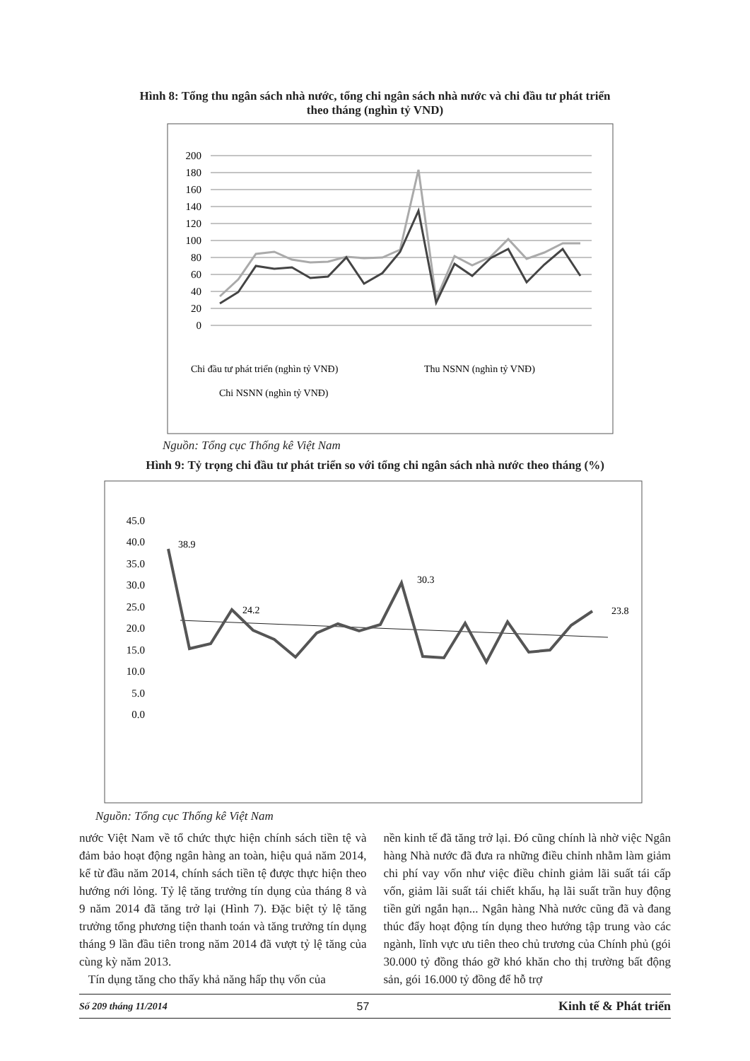Hình 8: Tổng thu ngân sách nhà nước, tổng chi ngân sách nhà nước và chi đầu tư phát triển
theo tháng (nghìn tỷ VND)
200
180
160
140
120
100
80
60
40
20
0
Chi đầu tư phát triển (nghìn tỷ VNĐ)
Thu NSNN (nghìn tỷ VNĐ)
Chi NSNN (nghìn tỷ VNĐ)
Nguồn: Tổng cục Thống kê Việt Nam
Hình 9: Tỷ trọng chi đầu tư phát triển so với tổng chi ngân sách nhà nước theo tháng (%)
45.0
40.0
35.0
30.0
25.0
20.0
15.0
10.0
5.0
0.0
38.9
30.3
24.2
23.8
Nguồn: Tổng cục Thống kê Việt Nam
nước Việt Nam về tổ chức thực hiện chính sách tiền tệ và đảm bảo hoạt động ngân hàng an toàn, hiệu quả năm 2014, kể từ đầu năm 2014, chính sách tiền tệ được thực hiện theo hướng nới lỏng. Tỷ lệ tăng trưởng tín dụng của tháng 8 và 9 năm 2014 đã tăng trở lại (Hình 7). Đặc biệt tỷ lệ tăng trưởng tổng phương tiện thanh toán và tăng trưởng tín dụng tháng 9 lần đầu tiên trong năm 2014 đã vượt tỷ lệ tăng của cùng kỳ năm 2013.
Tín dụng tăng cho thấy khả năng hấp thụ vốn của
nền kinh tế đã tăng trở lại. Đó cũng chính là nhờ việc Ngân hàng Nhà nước đã đưa ra những điều chỉnh nhằm làm giảm chi phí vay vốn như việc điều chỉnh giảm lãi suất tái cấp vốn, giảm lãi suất tái chiết khấu, hạ lãi suất trần huy động tiền gửi ngắn hạn... Ngân hàng Nhà nước cũng đã và đang thúc đẩy hoạt động tín dụng theo hướng tập trung vào các ngành, lĩnh vực ưu tiên theo chủ trương của Chính phủ (gói 30.000 tỷ đồng tháo gỡ khó khăn cho thị trường bất động sản, gói 16.000 tỷ đồng để hỗ trợ
Số 209 tháng 11/2014 57 Kinh tế & Phát triển